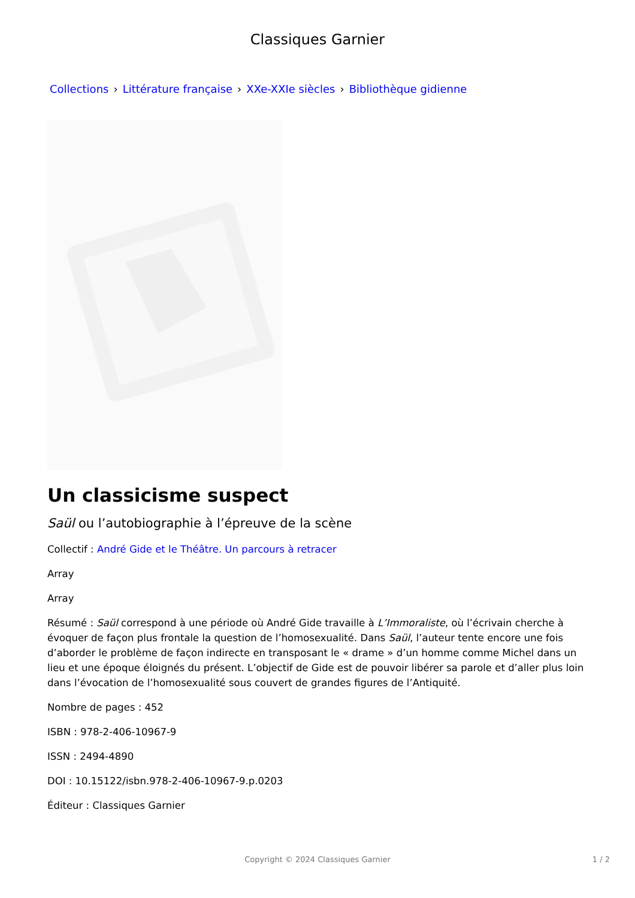Classiques Garnier
Collections › Littérature française › XXe-XXIe siècles › Bibliothèque gidienne
Un classicisme suspect
Saül ou l’autobiographie à l’épreuve de la scène
Collectif : André Gide et le Théâtre. Un parcours à retracer
Array
Array
Résumé : Saül correspond à une période où André Gide travaille à L’Immoraliste, où l’écrivain cherche à évoquer de façon plus frontale la question de l’homosexualité. Dans Saül, l’auteur tente encore une fois d’aborder le problème de façon indirecte en transposant le « drame » d’un homme comme Michel dans un lieu et une époque éloignés du présent. L’objectif de Gide est de pouvoir libérer sa parole et d’aller plus loin dans l’évocation de l’homosexualité sous couvert de grandes figures de l’Antiquité.
Nombre de pages : 452
ISBN : 978-2-406-10967-9
ISSN : 2494-4890
DOI : 10.15122/isbn.978-2-406-10967-9.p.0203
Éditeur : Classiques Garnier
Copyright © 2024 Classiques Garnier 1 / 2